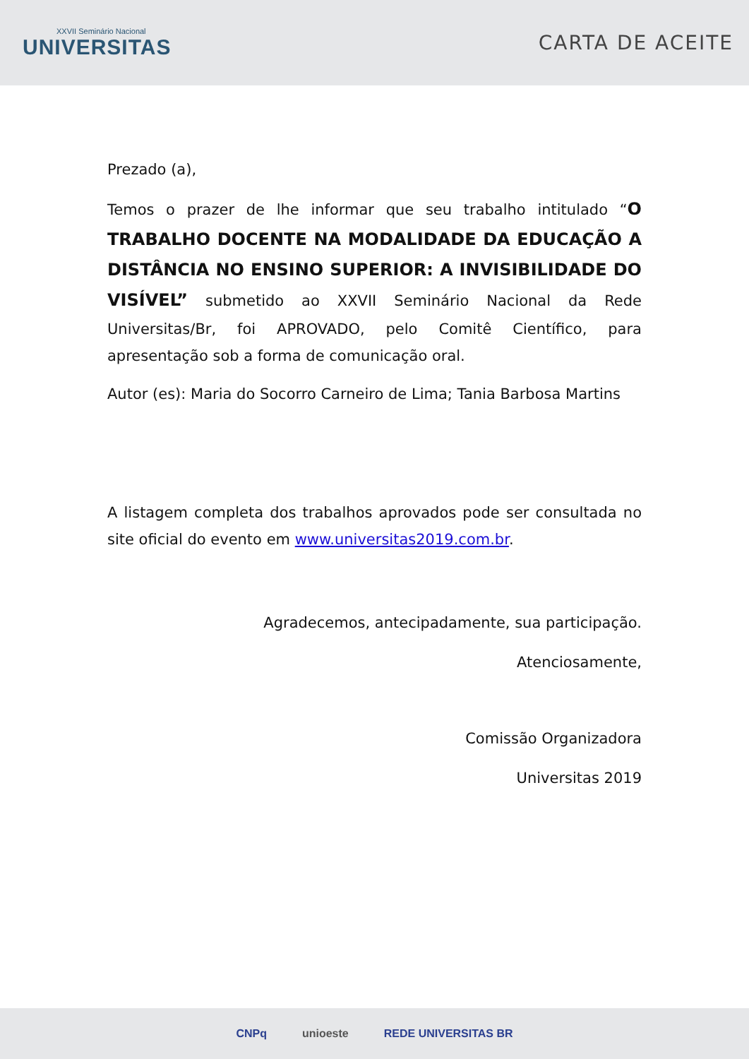XXVII Seminário Nacional
UNIVERSITAS
CARTA DE ACEITE
Prezado (a),
Temos o prazer de lhe informar que seu trabalho intitulado “O TRABALHO DOCENTE NA MODALIDADE DA EDUCAÇÃO A DISTÂNCIA NO ENSINO SUPERIOR: A INVISIBILIDADE DO VISÍVEL” submetido ao XXVII Seminário Nacional da Rede Universitas/Br, foi APROVADO, pelo Comitê Científico, para apresentação sob a forma de comunicação oral.
Autor (es): Maria do Socorro Carneiro de Lima; Tania Barbosa Martins
A listagem completa dos trabalhos aprovados pode ser consultada no site oficial do evento em www.universitas2019.com.br.
Agradecemos, antecipadamente, sua participação.
Atenciosamente,
Comissão Organizadora
Universitas 2019
CNPq unioeste REDE UNIVERSITAS BR